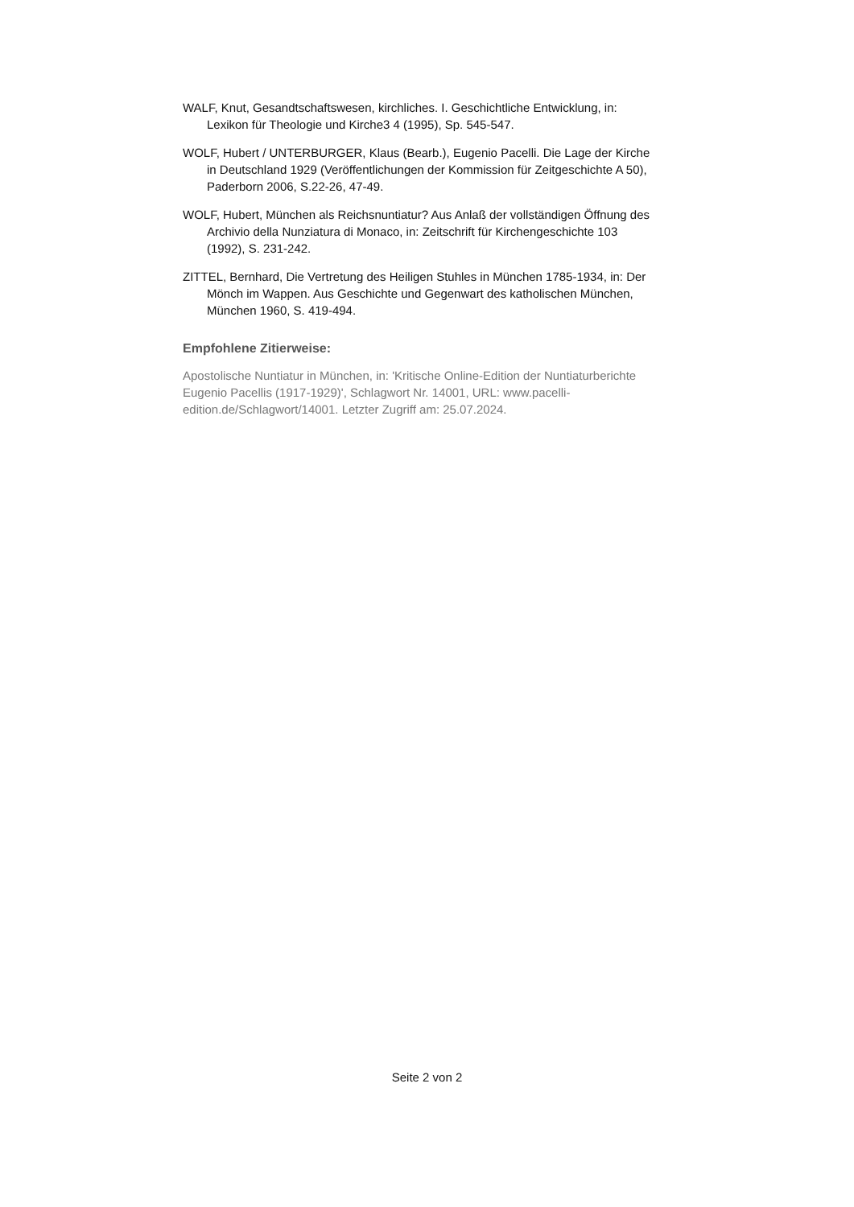WALF, Knut, Gesandtschaftswesen, kirchliches. I. Geschichtliche Entwicklung, in: Lexikon für Theologie und Kirche3 4 (1995), Sp. 545-547.
WOLF, Hubert / UNTERBURGER, Klaus (Bearb.), Eugenio Pacelli. Die Lage der Kirche in Deutschland 1929 (Veröffentlichungen der Kommission für Zeitgeschichte A 50), Paderborn 2006, S.22-26, 47-49.
WOLF, Hubert, München als Reichsnuntiatur? Aus Anlaß der vollständigen Öffnung des Archivio della Nunziatura di Monaco, in: Zeitschrift für Kirchengeschichte 103 (1992), S. 231-242.
ZITTEL, Bernhard, Die Vertretung des Heiligen Stuhles in München 1785-1934, in: Der Mönch im Wappen. Aus Geschichte und Gegenwart des katholischen München, München 1960, S. 419-494.
Empfohlene Zitierweise:
Apostolische Nuntiatur in München, in: 'Kritische Online-Edition der Nuntiaturberichte Eugenio Pacellis (1917-1929)', Schlagwort Nr. 14001, URL: www.pacelli-edition.de/Schlagwort/14001. Letzter Zugriff am: 25.07.2024.
Seite 2 von 2